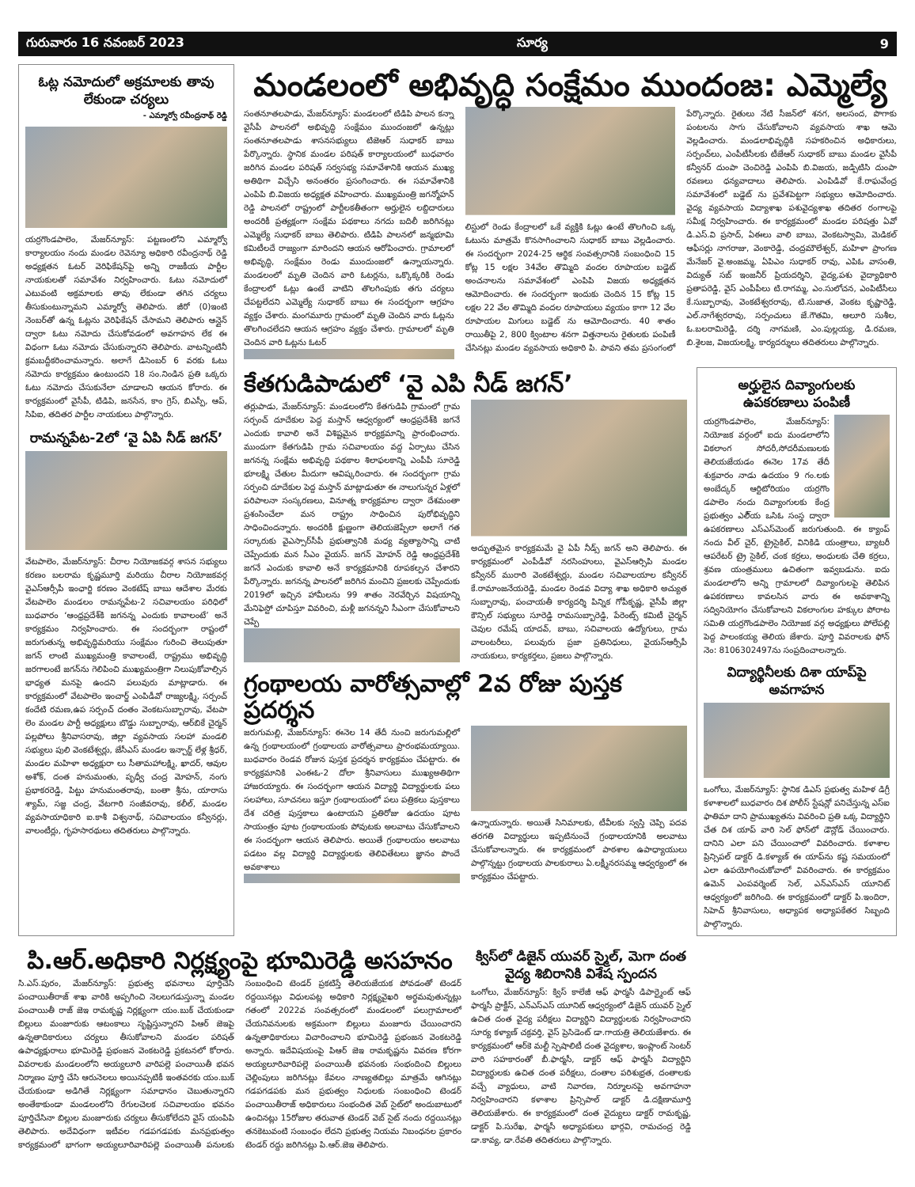గురువారం 16 నవంబర్ 2023 సూర్య 9
ఓట్ల నమోదులో అక్రమాలకు తావు లేకుండా చర్యలు
- ఎమ్మార్వో రవీంద్రనాథ్ రెడ్డి
యర్రగొండపాలెం, మేజర్‌న్యూస్: పట్టణంలోని ఎమ్మార్వో కార్యాలయం నందు మండల రెవెన్యూ అధికారి రవీంద్రనాథ్ రెడ్డి అధ్యక్షతన ఓటర్ వెరిఫికేషన్‌పై అన్ని రాజకీయ పార్టీల నాయకులతో సమావేశం నిర్వహించారు. ఓటు నమోదులో ఎటువంటి అక్రమాలకు తావు లేకుండా తగిన చర్యలు తీసుకుంటున్నామని ఎమ్మార్వో తెలిపారు. జీరో (0)ఇంటి నెంబర్‌తో ఉన్న ఓట్లను వెరిఫికేషన్ చేసామని తెలిపారు ఆన్లైన్ ద్వారా ఓటు నమోదు చేసుకోవడంలో అవగాహన లేక ఈ విధంగా ఓటు నమోదు చేసుకున్నారని తెలిపారు. వాటన్నింటినీ క్రమబద్దీకరించామన్నారు. అలాగే డిసెంబర్ 6 వరకు ఓటు నమోదు కార్యక్రమం ఉంటుందని 18 సం.నిండిన ప్రతి ఒక్కరు ఓటు నమోదు చేసుకునేలా చూడాలని ఆయన కోరారు. ఈ కార్యక్రమంలో వైసీపీ, టిడిపి, జనసేన, కాం గ్రెస్, బిఎస్పీ, ఆప్, సిపిఐ, తదితర పార్టీల నాయకులు పాల్గొన్నారు.
రామన్నపేట-2లో ‘వై ఏపి నీడ్ జగన్’
వేటపాలెం, మేజర్‌న్యూస్: చీరాల నియోజకవర్గ శాసన సభ్యులు కరణం బలరామ కృష్ణమూర్తి మరియు చీరాల నియోజకవర్గ వైఎస్ఆర్సీపీ ఇంఛార్జి కరణం వెంకటేష్ బాబు ఆదేశాల మేరకు వేటపాలెం మండలం రామన్నపేట-2 సచివాలయం పరిధిలో బుధవారం ‘ఆంధ్రప్రదేశ్‌కి జగనన్న ఎందుకు కావాలంటే’ అనే కార్యక్రమం నిర్వహించారు. ఈ సందర్బంగా రాష్టంలో జరుగుతున్న అభివృద్ధిమరియు సంక్షేమం గురించి తెలుపుతూ జగన్ లాంటి ముఖ్యమంత్రి కావాలంటే, రాష్ట్రము అభివృద్ధి జరగాలంటే జగన్‌ను గెలిపించి ముఖ్యమంత్రిగా నిలుపుకోవాల్సిన భాధ్యత మనపై ఉందని పలువురు మాట్లాడారు. ఈ కార్యక్రమంలో వేటపాలెం ఇంచార్జ్ ఎంపిడీవో రాజ్యలక్ష్మి, సర్పంచ్ కందేటి రమణ,ఉప సర్పంచ్ దంతం వెంకటసుబ్బారావు, వేటపా లెం మండల పార్టీ అధ్యక్షులు బొడ్డు సుబ్బారావు, ఆర్‌బికే చైర్మన్ పల్లపోలు శ్రీనివాసరావు, జిల్లా వ్యవసాయ సలహా మండలి సభ్యులు పులి వెంకటేశ్వర్లు, జేసీఎస్ మండల ఇన్చార్జ్ లేళ్ల శ్రీధర్, మండల మహిళా అధ్యక్షురా లు సీతామహాలక్ష్మి, ఖాదర్, ఆవుల అశోక్, దంత హనుమంతు, పృధ్వీ చంద్ర మోహన్, నంగు ప్రభాకరరెడ్డి, పిట్టు హనుమంతరావు, బంతా శ్రీను, యారాసు శ్యామ్, సజ్జ చంద్ర, వేటగారి సంజీవరావు, కలీల్, మండల వ్యవసాయాధికారి ఐ.కాశీ విశ్వనాథ్, సచివాలయం కన్వీనర్లు, వాలంటీర్లు, గృహసారథులు తదితరులు పాల్గొన్నారు.
మండలంలో అభివృద్ధి సంక్షేమం ముందంజ: ఎమ్మెల్యే
సంతనూతలపాడు, మేజర్‌న్యూస్: మండలంలో టిడిపి పాలన కన్నా వైసీపీ పాలనలో అభివృద్ధి సంక్షేమం ముందంజలో ఉన్నట్లు సంతనూతలపాడు శాసనసభ్యులు టిజెఆర్ సుధాకర్ బాబు పేర్కొన్నారు. స్థానిక మండల పరిషత్ కార్యాలయంలో బుధవారం జరిగిన మండల పరిషత్ సర్వసభ్య సమావేశానికి ఆయన ముఖ్య అతిథిగా విచ్చేసి అనంతరం ప్రసంగించారు. ఈ సమావేశానికి ఎంపిపి బి.విజయ అధ్యక్షత వహించారు. ముఖ్యమంత్రి జగన్మోహన్ రెడ్డి పాలనలో రాష్ట్రంలో పార్టీలకతీతంగా అర్హులైన లబ్దిదారులు అందరికీ ప్రత్యక్షంగా సంక్షేమ పథకాలు నగదు బదిలీ జరిగినట్లు ఎమ్మెల్యే సుధాకర్ బాబు తెలిపారు. టిడిపి పాలనలో జన్మభూమి కమిటీలదే రాజ్యంగా మారిందని ఆయన ఆరోపించారు. గ్రామాలలో అభివృద్ధి, సంక్షేమం రెండు ముందుంజలో ఉన్నాయన్నారు. మండలంలో మృతి చెందిన వారి ఓటర్లను, ఒక్కొక్కరికి రెండు కేంద్రాలలో ఓట్లు ఉంటే వాటిని తొలగింపుకు తగు చర్యలు చేపట్టలేదని ఎమ్మెల్యే సుధాకర్ బాబు ఈ సందర్భంగా ఆగ్రహం వ్యక్తం చేశారు. మంగమూరు గ్రామంలో మృతి చెందిన వారు ఓట్లను తొలగించలేదని ఆయన ఆగ్రహం వ్యక్తం చేశారు. గ్రామాలలో మృతి చెందిన వారి ఓట్లను ఓటర్
లిస్టులో రెండు కేంద్రాలలో ఒకే వ్యక్తికి ఓట్లు ఉంటే తొలగించి ఒక్క ఓటును మాత్రమే కొనసాగించాలని సుధాకర్ బాబు వెల్లడించారు. ఈ సందర్భంగా 2024-25 ఆర్థిక సంవత్సరానికి సంబంధించి 15 కోట్ల 15 లక్షల 34వేల తొమ్మిది వందల రూపాయల బడ్జెట్ అంచనాలను సమావేశంలో ఎంపిపి విజయ అధ్యక్షతన ఆమోదించారు. ఈ సందర్భంగా ఇందుకు చెందిన 15 కోట్ల 15 లక్షల 22 వేల తొమ్మిది వందల రూపాయలు వ్యయం కాగా 12 వేల రూపాయల మిగులు బడ్జెట్ ను ఆమోదించారు. 40 శాతం రాయితీపై 2, 800 క్వింటాల శనగా విత్తనాలను రైతులకు పంపిణీ చేసినట్లు మండల వ్యవసాయ అధికారి పి. పావని తమ ప్రసంగంలో పేర్కొన్నారు. రైతులు నేటి సీజన్‌లో శనగ, అలసంద, పొగాకు పంటలను సాగు చేసుకోవాలని వ్యవసాయ శాఖ ఆమె వెల్లడించారు. మండలాభివృద్ధికి సహకరించిన అధికారులు, సర్పంచ్‌లు, ఎంపీటీసీలకు టీజేఆర్ సుధాకర్ బాబు మండల వైసీపీ కన్వీనర్ దుంపా చెంచిరెడ్డి ఎంపిపి బి.విజయ, జడ్పిటిసి దుంపా రవణలు ధన్యవాదాలు తెలిపారు. ఎంపిడివో కే.రాఘవేంద్ర సమావేశంలో బడ్జెట్ ను ప్రవేశపెట్టగా సభ్యులు ఆమోదించారు. వైద్య వ్యవసాయ విద్యాశాఖ పశువైద్యశాఖ తదితర రంగాలపై సమీక్ష నిర్వహించారు. ఈ కార్యక్రమంలో మండల పరిషత్తు ఏవో డి.ఎస్.వి ప్రసాద్, ఏఈలు వాలి బాబు, వెంకటస్వామి, మెడికల్ ఆఫీసర్లు నాగరాజు, వెంకారెడ్డి, చంద్రమౌలేశ్వర్, మహిళా ప్రాంగణ మేనేజర్ వై.అంజమ్మ, ఏపిఎం సుధాకర్ రావు, ఎపిఓ వాసంతి, విద్యుత్ సబ్ ఇంజనీర్ ప్రియదర్శిని, వైద్య,పశు వైద్యాధికారి ప్రతాపరెడ్డి, వైస్ ఎంపీపీలు టి.రాగమ్మ, ఎం.సులోచన, ఎంపిటీసీలు కే.సుబ్బారావు, వెంకటేశ్వరరావు, టి.సుజాత, వెంకట కృష్ణారెడ్డి, ఎల్.నాగేశ్వరరావు, సర్పంచులు జే.గౌతమి, ఆలూరి సుశీల, ఓ.బలరామిరెడ్డి, దర్శి నాగమణి, ఎం.పుల్లయ్య, డి.రమణ, బి.శైలజ, విజయలక్ష్మి, కార్యదర్శులు తదితరులు పాల్గొన్నారు.
కేతగుడిపాడులో ‘వై ఎపి నీడ్ జగన్’
తర్లుపాడు, మేజర్‌న్యూస్: మండలంలోని కేతగుడిపి గ్రామంలో గ్రామ సర్పంచ్ దూదేకుల పెద్ద మస్తాన్ ఆధ్వర్యంలో ఆంధ్రప్రదేశ్‌కి జగనే ఎందుకు కావాలి అనే విశిష్టమైన కార్యక్రమాన్ని ప్రారంభించారు. ముందుగా కేతగుడిపి గ్రామ సచివాలయం వద్ద ఏర్పాటు చేసిన జగనన్న సంక్షేమ అభివృద్ధి పథకాల శిలాఫలకాన్ని ఎంపీపీ సూరెడ్డి భూలక్ష్మి చేతుల మీదుగా ఆవిష్కరించారు. ఈ సందర్భంగా గ్రామ సర్పంచి దూదేకుల పెద్ద మస్తాన్ మాట్లాడుతూ ఈ నాలుగున్నర ఏళ్లలో పరిపాలనా సంస్కరణలు, వినూత్న కార్యక్రమాల ద్వారా దేశమంతా ప్రశంసించేలా మన రాష్ట్రం సాధించిన పురోభివృద్ధిని సాధించిందన్నారు. అందరికీ క్షుణ్ణంగా తెలియజెప్పేలా అలాగే గత సర్కారుకు వైఎస్సార్‌సీపీ ప్రభుత్వానికి మధ్య వ్యత్యాసాన్ని చాటి చెప్పేందుకు మన సీఎం వైయస్. జగన్ మోహన్ రెడ్డి ఆంధ్రప్రదేశ్‌కి జగనే ఎందుకు కావాలి అనే కార్యక్రమానికి రూపకల్పన చేశారని పేర్కొన్నారు. జగనన్న పాలనలో జరిగిన మంచిని ప్రజలకు చెప్పేందుకు 2019లో ఇచ్చిన హామీలను 99 శాతం నెరవేర్చిన విషయాన్ని మేనిఫెస్టో చూపిస్తూ వివరించి, మళ్లీ జగనన్నని సీఎంగా చేసుకోవాలని చెప్పే
అద్భుతమైన కార్యక్రమమే వై ఏపీ నీడ్స్ జగన్ అని తెలిపారు. ఈ కార్యక్రమంలో ఎంపీడీవో నరసింహులు, వైఎస్ఆర్సిపి మండల కన్వీనర్ మురారి వెంకటేశ్వర్లు, మండల సచివాలయాల కన్వీనర్ కే.రామాంజనేయరెడ్డి, మండల రెండవ విద్యా శాఖ అధికారి అచ్యుత సుబ్బారావు, పంచాయతీ కార్యదర్శి పిన్నిక గోపీకృష్ణ, వైసీపీ జిల్లా కౌన్సిల్ సభ్యులు సూరెడ్డి రామసుబ్బారెడ్డి, పేరెంట్స్ కమిటీ చైర్మన్ చెవుల రమేష్ యాదవ్, బాబు, సచివాలయ ఉద్యోగులు, గ్రామ వాలంటరీలు, పలువురు ప్రజా ప్రతినిధులు, వైయస్ఆర్సీపీ నాయకులు, కార్యకర్తలు, ప్రజలు పాల్గొన్నారు.
గ్రంథాలయ వారోత్సవాల్లో 2వ రోజు పుస్తక ప్రదర్శన
జరుగుమల్లి, మేజర్‌న్యూస్: ఈనెల 14 తేదీ నుంచి జరుగుమల్లిలో ఉన్న గ్రంథాలయంలో గ్రంథాలయ వారోత్సవాలు ప్రారంభమయ్యాయి. బుధవారం రెండవ రోజున పుస్తక ప్రదర్శన కార్యక్రమం చేపట్టారు. ఈ కార్యక్రమానికి ఎంఈఓ-2 దోలా శ్రీనివాసులు ముఖ్యఅతిథిగా హాజరయ్యారు. ఈ సందర్బంగా ఆయన విద్యార్థి విద్యార్థులకు పలు సలహాలు, సూచనలు ఇస్తూ గ్రంథాలయంలో పలు పత్రికలు పుస్తకాలు దేశ చరిత్ర పుస్తకాలు ఉంటాయని ప్రతిరోజు ఉదయం పూట సాయంత్రం పూట గ్రంథాలయంకు పోవుటకు అలవాటు చేసుకోవాలని ఈ సందర్భంగా ఆయన తెలిపారు. అయితే గ్రంథాలయం అలవాటు పడటం వల్ల విద్యార్థి విద్యార్థులకు తెలివితేటలు జ్ఞానం పొందే అవకాశాలు
ఉన్నాయన్నారు. అయితే సినిమాలకు, టీవీలకు స్వస్తి చెప్పి పదవ తరగతి విద్యార్థులు ఇప్పటినుంచే గ్రంథాలయానికి అలవాటు చేసుకోవాలన్నారు. ఈ కార్యక్రమంలో పాఠశాల ఉపాధ్యాయులు పాల్గొన్నట్టు గ్రంథాలయ పాలకురాలు ఏ.లక్ష్మీనరసమ్మ ఆధ్వర్యంలో ఈ కార్యక్రమం చేపట్టారు.
అర్హులైన దివ్యాంగులకు ఉపకరణాలు పంపిణీ
యర్రగొండపాలెం, మేజర్‌న్యూస్: నియోజక వర్గంలో ఐదు మండలాలోని వికలాంగ సోదరీ,సోదరీమణులకు తెలియజేయడం ఈనెల 17వ తేదీ శుక్రవారం నాడు ఉదయం 9 గం.లకు అంబేద్కర్ ఆర్టిటోరియం యర్రగొం డపాలెం నందు దివ్యాంగులకు కేంద్ర ప్రభుత్వం ఎలీ్‌య ఒసిఓ సంస్థ ద్వారా ఉపకరణాలు ఎస్ఎస్‌మెంట్ జరుగుతుంది. ఈ క్యాంప్ నందు వీల్ చైర్, ట్రైసైకిల్, వినికిడి యంత్రాలు, బ్యాటరీ ఆపరేటర్ ట్రై సైకిల్, చంక కర్రలు, అంధులకు చేతి కర్రలు, శ్రవణ యంత్రములు ఉచితంగా ఇవ్వబడును. ఐదు మండలాలోని అన్ని గ్రామాలలో దివ్యాంగులపై తెలిపిన ఉపకరణాలు కావలసిన వారు ఈ అవకాశాన్ని సద్వినియోగం చేసుకోవాలని వికలాంగుల హక్కుల పోరాట సమితి యర్రగొండపాలెం నియోజక వర్గ అధ్యక్షులు పోలేపల్లి పెద్ద పాలంకయ్య తెలియ జేశారు. పూర్తి వివరాలకు ఫోన్ నెం: 8106302497ను సంప్రదించాలన్నారు.
విద్యార్థినీలకు దిశా యాప్‌పై అవగాహన
ఒంగోలు, మేజర్‌న్యూస్: స్థానిక డిఎస్ ప్రభుత్వ మహిళ డిగ్రీ కళాశాలలో బుధవారం దిశ పోలీస్ స్టేషన్లో పనిచేస్తున్న ఎస్ఐ ఫాతిమా దాని ప్రాముఖ్యతను వివరించి ప్రతి ఒక్క విద్యార్థిని చేత దిశ యాప్ వారి సెల్ ఫోన్‌లో డౌన్లోడ్ చేయించారు. దానిని ఎలా పని చేయించాలో వివరించారు. కళాశాల ప్రిన్సిపల్ డాక్టర్ డి.కళ్యాణ్ ఈ యాప్‌ను కష్ట సమయంలో ఎలా ఉపయోగించుకోవాలో వివరించారు. ఈ కార్యక్రమం ఉమెన్ ఎంపవర్మెంట్ సెల్, ఎన్ఎస్ఎస్ యూనిట్ ఆధ్వర్యంలో జరిగింది. ఈ కార్యక్రమంలో డాక్టర్ పి.ఇందిరా, సిహెచ్ శ్రీనివాసులు, అధ్యాపక అధ్యాపకేతర సిబ్బంది పాల్గొన్నారు.
పి.ఆర్.అధికారి నిర్లక్ష్యంపై భూమిరెడ్డి అసహనం
సి.ఎస్.పురం, మేజర్‌న్యూస్: ప్రభుత్వ భవనాలు పూర్తిచేసి పంచాయితీరాజ్ శాఖ వారికి అప్పగించి నెలలుగడుస్తున్నా మండల పంచాయితీ రాజ్ జెఇ రామకృష్ణ నిర్లక్ష్యంగా యం.బుక్ చేయకుండా బిల్లులు మంజూరుకు ఆటంకాలు సృష్టిస్తున్నారని పిఆర్ జెఇపై ఉన్నతాదికారులు చర్యలు తీసుకోవాలని మండల పరిషత్ ఉపాధ్యక్షురాలు భూమిరెడ్డి ప్రభంజన వెంకటరెడ్డి ప్రకటనలో కోరారు. వివరాలకు మండలంలోని అయ్యలూరి వారిపల్లె పంచాయితీ భవన నిర్మాణం పూర్తి చేసి ఆరునెలలు అయినప్పటికీ ఇంతవరకు యం.బుక్ చేయకుండా అడిగితే నిర్లక్ష్యంగా సమాధానం చెబుతున్నారని అంతేకాకుండా మండలంలోని రేగులచెలక సచివాలయం భవనం పూర్తిచేసినా బిల్లుల మంజూరుకు చర్యలు తీసుకోలేదని వైస్ యంపిపి తెలిపారు. అదేవిధంగా ఇటీవల గడపగడపకు మనప్రభుత్వం కార్యక్రమంలో భాగంగా అయ్యలూరివారిపల్లె పంచాయితీ పనులకు సంబంధించి టెండర్ ప్రకటిస్తే తెలియజేయక పోవడంతో టెండర్ రద్దయినట్లు విధులపట్ల అధికారి నిర్లక్ష్యవైఖరి అర్థమవుతున్నట్లు గతంలో 2022వ సంవత్సరంలో మండలంలో పలుగ్రామాలలో చేయనివనులకు అక్రమంగా బిల్లులు మంజూరు చేయించారని ఉన్నతాధికారులు విచారించాలని భూమిరెడ్డి ప్రభంజన వెంకటరెడ్డి అన్నారు. ఇదేవిషయంపై పిఆర్ జెఇ రామకృష్ణను వివరణ కోరగా అయ్యలూరివారిపల్లె పంచాయితీ భవనంకు సంభందించి బిల్లులు చెల్లింపులు జరిగినట్లు కేవలం నాణ్యతబిల్లు మాత్రమే ఆగినట్లు గడపగడపకు మన ప్రభుత్వం నిధులకు సంబంధించి టెండర్ పంచాయితీరాజ్ అధికారులు సంభందిత వెబ్ సైట్‌లో అందుబాటులో ఉంచినట్లు 15రోజుల తరువాత టెండర్ వెబ్ సైట్ నందు రద్దయినట్లు తనకెటువంటి సంబంధం లేదని ప్రభుత్వ నియమ నిబంధనల ప్రకారం టెండర్ రద్దు జరిగినట్లు పి.ఆర్.జెఇ తెలిపారు.
క్విస్‌లో డిజైన్ యువర్ స్మైల్, మెగా దంత వైద్య శిబిరానికి విశేష స్పందన
ఒంగోలు, మేజర్‌న్యూస్: క్విస్ కాలేజీ ఆఫ్ ఫార్మసీ డిపార్ట్మెంట్ ఆఫ్ ఫార్మసీ ప్రాక్టీస్, ఎన్ఎస్ఎస్ యూనిట్ ఆధ్వర్యంలో డిజైన్ యువర్ స్మైల్ ఉచిత దంత వైద్య పరీక్షలు విద్యార్థిని విద్యార్థులకు నిర్వహించారని సూర్య కళ్యాణ్ చక్రవర్తి, వైస్ ప్రెసిడెంట్ డా.గాయత్రి తెలియజేశారు. ఈ కార్యక్రమంలో ఆర్‌కె మల్టీ స్పెషాలిటీ దంత వైద్యశాల, ఇంప్లాంట్ సెంటర్ వారి సహకారంతో బీ.ఫార్మసీ, డాక్టర్ ఆఫ్ ఫార్మసీ విద్యార్థిని విద్యార్థులకు ఉచిత దంత పరీక్షలు, దంతాల పరిశుభ్రత, దంతాలకు వచ్చే వ్యాధులు, వాటి నివారణ, నిర్మూలనపై అవగాహనా నిర్వహించారని కళాశాల ప్రిన్సిపాల్ డాక్టర్ డి.దక్షిణామూర్తి తెలియజేశారు. ఈ కార్యక్రమంలో దంత వైద్యులు డాక్టర్ రామకృష్ణ, డాక్టర్ పి.సురేఖ, ఫార్మసీ అధ్యాపకులు భార్గవి, రామచంద్ర రెడ్డి డా.కావ్య, డా.రేవతి తదితరులు పాల్గొన్నారు.